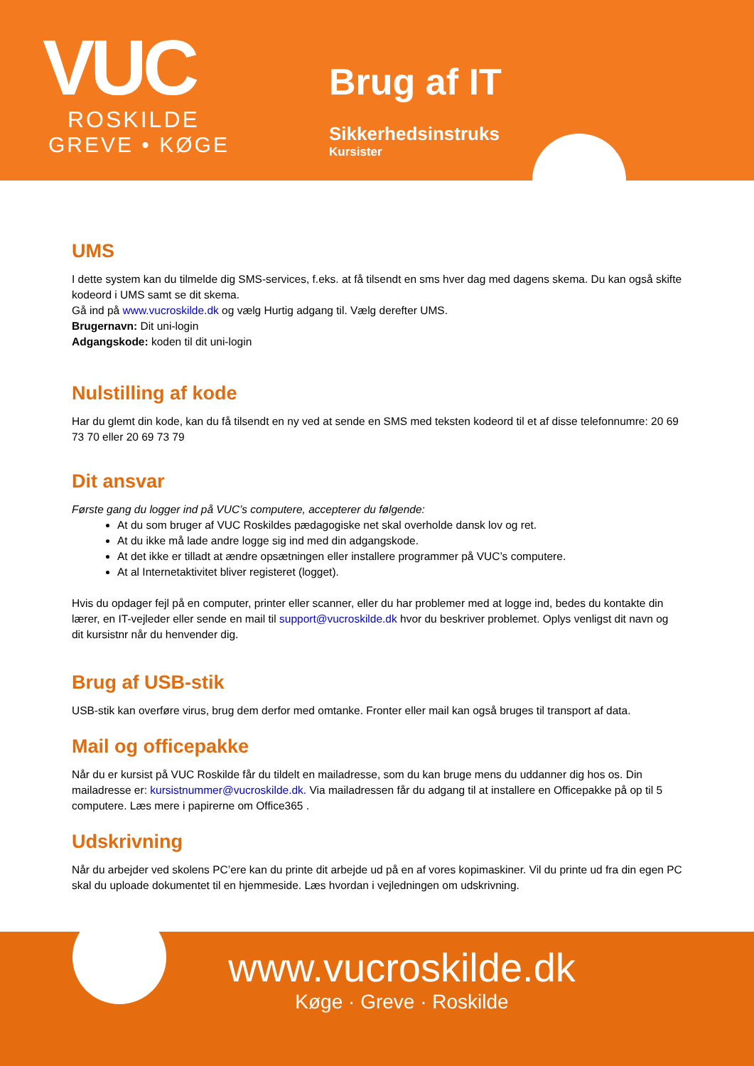VUC
ROSKILDE
GREVE • KØGE
Brug af IT
Sikkerhedsinstruks
Kursister
UMS
I dette system kan du tilmelde dig SMS-services, f.eks. at få tilsendt en sms hver dag med dagens skema. Du kan også skifte kodeord i UMS samt se dit skema.
Gå ind på www.vucroskilde.dk og vælg Hurtig adgang til. Vælg derefter UMS.
Brugernavn: Dit uni-login
Adgangskode: koden til dit uni-login
Nulstilling af kode
Har du glemt din kode, kan du få tilsendt en ny ved at sende en SMS med teksten kodeord til et af disse telefonnumre: 20 69 73 70 eller 20 69 73 79
Dit ansvar
Første gang du logger ind på VUC’s computere, accepterer du følgende:
At du som bruger af VUC Roskildes pædagogiske net skal overholde dansk lov og ret.
At du ikke må lade andre logge sig ind med din adgangskode.
At det ikke er tilladt at ændre opsætningen eller installere programmer på VUC’s computere.
At al Internetaktivitet bliver registeret (logget).
Hvis du opdager fejl på en computer, printer eller scanner, eller du har problemer med at logge ind, bedes du kontakte din lærer, en IT-vejleder eller sende en mail til support@vucroskilde.dk hvor du beskriver problemet. Oplys venligst dit navn og dit kursistnr når du henvender dig.
Brug af USB-stik
USB-stik kan overføre virus, brug dem derfor med omtanke. Fronter eller mail kan også bruges til transport af data.
Mail og officepakke
Når du er kursist på VUC Roskilde får du tildelt en mailadresse, som du kan bruge mens du uddanner dig hos os. Din mailadresse er: kursistnummer@vucroskilde.dk. Via mailadressen får du adgang til at installere en Officepakke på op til 5 computere. Læs mere i papirerne om Office365 .
Udskrivning
Når du arbejder ved skolens PC’ere kan du printe dit arbejde ud på en af vores kopimaskiner. Vil du printe ud fra din egen PC skal du uploade dokumentet til en hjemmeside. Læs hvordan i vejledningen om udskrivning.
www.vucroskilde.dk
Køge · Greve · Roskilde